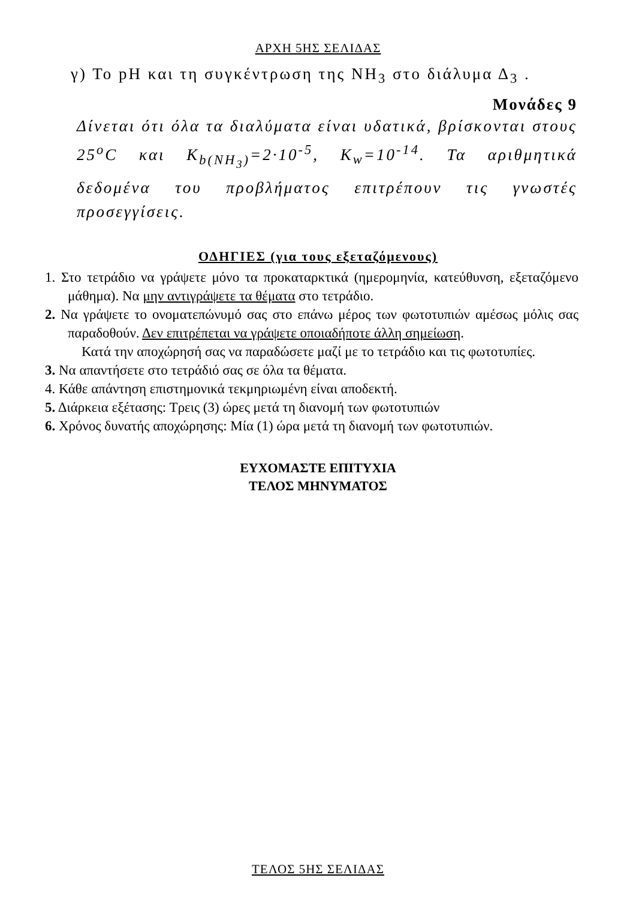ΑΡΧΗ 5ΗΣ ΣΕΛΙΔΑΣ
γ) Το pH και τη συγκέντρωση της NH<sub>3</sub> στο διάλυμα Δ<sub>3</sub> .
Μονάδες 9
Δίνεται ότι όλα τα διαλύματα είναι υδατικά, βρίσκονται στους 25<sup>o</sup>C και K<sub>b(NH<sub>3</sub>)</sub>=2·10<sup>-5</sup>, K<sub>w</sub>=10<sup>-14</sup>. Τα αριθμητικά δεδομένα του προβλήματος επιτρέπουν τις γνωστές προσεγγίσεις.
ΟΔΗΓΙΕΣ (για τους εξεταζόμενους)
1. Στο τετράδιο να γράψετε μόνο τα προκαταρκτικά (ημερομηνία, κατεύθυνση, εξεταζόμενο μάθημα). Να μην αντιγράψετε τα θέματα στο τετράδιο.
2. Να γράψετε το ονοματεπώνυμό σας στο επάνω μέρος των φωτοτυπιών αμέσως μόλις σας παραδοθούν. Δεν επιτρέπεται να γράψετε οποιαδήποτε άλλη σημείωση.
Κατά την αποχώρησή σας να παραδώσετε μαζί με το τετράδιο και τις φωτοτυπίες.
3. Να απαντήσετε στο τετράδιό σας σε όλα τα θέματα.
4. Κάθε απάντηση επιστημονικά τεκμηριωμένη είναι αποδεκτή.
5. Διάρκεια εξέτασης: Τρεις (3) ώρες μετά τη διανομή των φωτοτυπιών
6. Χρόνος δυνατής αποχώρησης: Μία (1) ώρα μετά τη διανομή των φωτοτυπιών.
ΕΥΧΟΜΑΣΤΕ ΕΠΙΤΥΧΙΑ
ΤΕΛΟΣ ΜΗΝΥΜΑΤΟΣ
ΤΕΛΟΣ 5ΗΣ ΣΕΛΙΔΑΣ